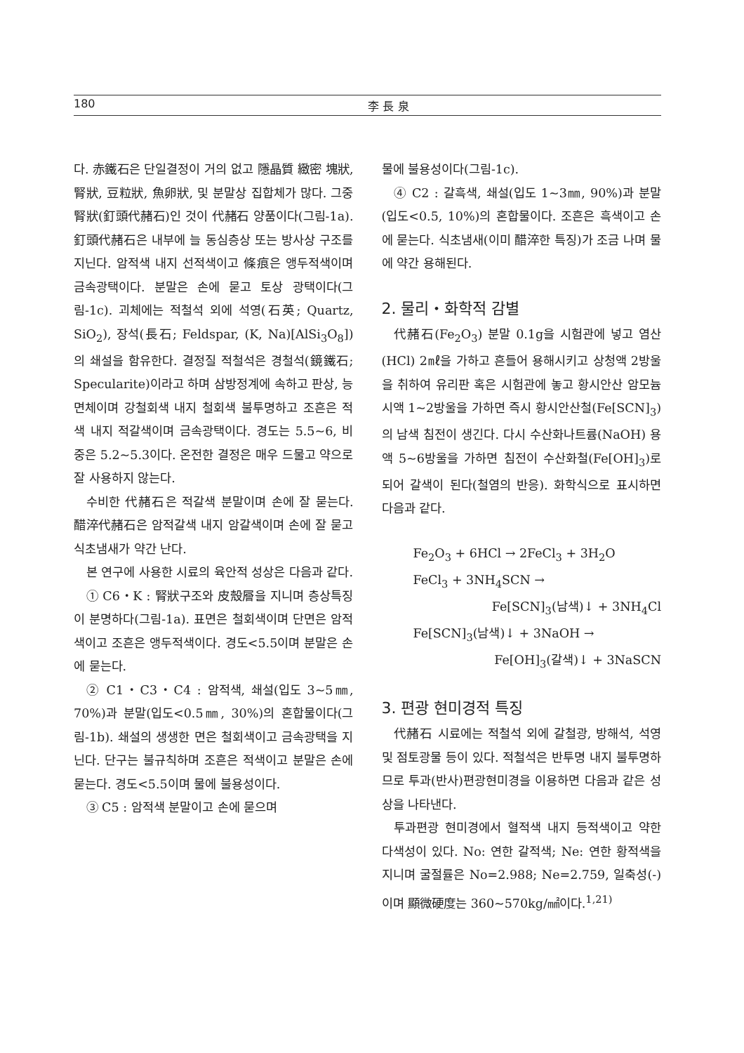180 李 長 泉
다. 赤鐵石은 단일결정이 거의 없고 隱晶質 緻密 塊狀, 腎狀, 豆粒狀, 魚卵狀, 및 분말상 집합체가 많다. 그중 腎狀(釘頭代赭石)인 것이 代赭石 양품이다(그림-1a). 釘頭代赭石은 내부에 늘 동심층상 또는 방사상 구조를 지닌다. 암적색 내지 선적색이고 條痕은 앵두적색이며 금속광택이다. 분말은 손에 묻고 토상 광택이다(그림-1c). 괴체에는 적철석 외에 석영(石英; Quartz, SiO<sub>2</sub>), 장석(長石; Feldspar, (K, Na)[AlSi<sub>3</sub>O<sub>8</sub>])의 쇄설을 함유한다. 결정질 적철석은 경철석(鏡鐵石; Specularite)이라고 하며 삼방정계에 속하고 판상, 능면체이며 강철회색 내지 철회색 불투명하고 조흔은 적색 내지 적갈색이며 금속광택이다. 경도는 5.5~6, 비중은 5.2~5.3이다. 온전한 결정은 매우 드물고 약으로 잘 사용하지 않는다.
수비한 代赭石은 적갈색 분말이며 손에 잘 묻는다. 醋淬代赭石은 암적갈색 내지 암갈색이며 손에 잘 묻고 식초냄새가 약간 난다.
본 연구에 사용한 시료의 육안적 성상은 다음과 같다.
① C6・K : 腎狀구조와 皮殼層을 지니며 층상특징이 분명하다(그림-1a). 표면은 철회색이며 단면은 암적색이고 조흔은 앵두적색이다. 경도<5.5이며 분말은 손에 묻는다.
② C1・C3・C4 : 암적색, 쇄설(입도 3~5㎜, 70%)과 분말(입도<0.5㎜, 30%)의 혼합물이다(그림-1b). 쇄설의 생생한 면은 철회색이고 금속광택을 지닌다. 단구는 불규칙하며 조흔은 적색이고 분말은 손에 묻는다. 경도<5.5이며 물에 불용성이다.
③ C5 : 암적색 분말이고 손에 묻으며
물에 불용성이다(그림-1c).
④ C2 : 갈흑색, 쇄설(입도 1~3㎜, 90%)과 분말(입도<0.5, 10%)의 혼합물이다. 조흔은 흑색이고 손에 묻는다. 식초냄새(이미 醋淬한 특징)가 조금 나며 물에 약간 용해된다.
2. 물리・화학적 감별
代赭石(Fe<sub>2</sub>O<sub>3</sub>) 분말 0.1g을 시험관에 넣고 염산(HCl) 2㎖을 가하고 흔들어 용해시키고 상청액 2방울을 취하여 유리판 혹은 시험관에 놓고 황시안산 암모늄 시액 1~2방울을 가하면 즉시 황시안산철(Fe[SCN]<sub>3</sub>)의 남색 침전이 생긴다. 다시 수산화나트륨(NaOH) 용액 5~6방울을 가하면 침전이 수산화철(Fe[OH]<sub>3</sub>)로 되어 갈색이 된다(철염의 반응). 화학식으로 표시하면 다음과 같다.
Fe<sub>2</sub>O<sub>3</sub> + 6HCl → 2FeCl<sub>3</sub> + 3H<sub>2</sub>O
FeCl<sub>3</sub> + 3NH<sub>4</sub>SCN →
Fe[SCN]<sub>3</sub>(남색)↓ + 3NH<sub>4</sub>Cl
Fe[SCN]<sub>3</sub>(남색)↓ + 3NaOH →
Fe[OH]<sub>3</sub>(갈색)↓ + 3NaSCN
3. 편광 현미경적 특징
代赭石 시료에는 적철석 외에 갈철광, 방해석, 석영 및 점토광물 등이 있다. 적철석은 반투명 내지 불투명하므로 투과(반사)편광현미경을 이용하면 다음과 같은 성상을 나타낸다.
투과편광 현미경에서 혈적색 내지 등적색이고 약한 다색성이 있다. No: 연한 갈적색; Ne: 연한 황적색을 지니며 굴절률은 No=2.988; Ne=2.759, 일축성(-)이며 顯微硬度는 360~570kg/㎟이다.<sup>1,21)</sup>